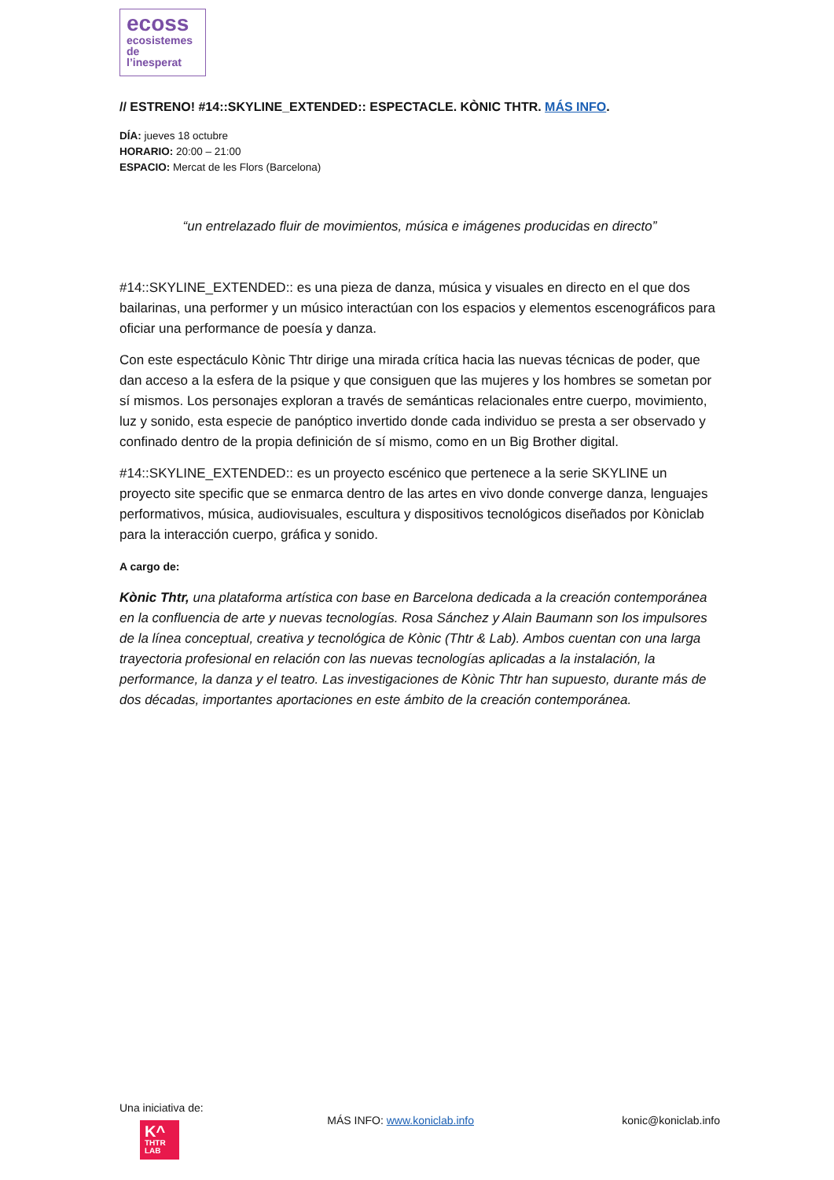ecoss
ecosistemes
de
l’inesperat
// ESTRENO! #14::SKYLINE_EXTENDED:: ESPECTACLE. KÒNIC THTR. MÁS INFO.
DÍA: jueves 18 octubre
HORARIO: 20:00 – 21:00
ESPACIO: Mercat de les Flors (Barcelona)
“un entrelazado fluir de movimientos, música e imágenes producidas en directo”
#14::SKYLINE_EXTENDED:: es una pieza de danza, música y visuales en directo en el que dos bailarinas, una performer y un músico interactúan con los espacios y elementos escenográficos para oficiar una performance de poesía y danza.
Con este espectáculo Kònic Thtr dirige una mirada crítica hacia las nuevas técnicas de poder, que dan acceso a la esfera de la psique y que consiguen que las mujeres y los hombres se sometan por sí mismos. Los personajes exploran a través de semánticas relacionales entre cuerpo, movimiento, luz y sonido, esta especie de panóptico invertido donde cada individuo se presta a ser observado y confinado dentro de la propia definición de sí mismo, como en un Big Brother digital.
#14::SKYLINE_EXTENDED:: es un proyecto escénico que pertenece a la serie SKYLINE un proyecto site specific que se enmarca dentro de las artes en vivo donde converge danza, lenguajes performativos, música, audiovisuales, escultura y dispositivos tecnológicos diseñados por Kòniclab para la interacción cuerpo, gráfica y sonido.
A cargo de:
Kònic Thtr, una plataforma artística con base en Barcelona dedicada a la creación contemporánea en la confluencia de arte y nuevas tecnologías. Rosa Sánchez y Alain Baumann son los impulsores de la línea conceptual, creativa y tecnológica de Kònic (Thtr & Lab). Ambos cuentan con una larga trayectoria profesional en relación con las nuevas tecnologías aplicadas a la instalación, la performance, la danza y el teatro. Las investigaciones de Kònic Thtr han supuesto, durante más de dos décadas, importantes aportaciones en este ámbito de la creación contemporánea.
Una iniciativa de:
K^
THTR
LAB
MÁS INFO: www.koniclab.info konic@koniclab.info